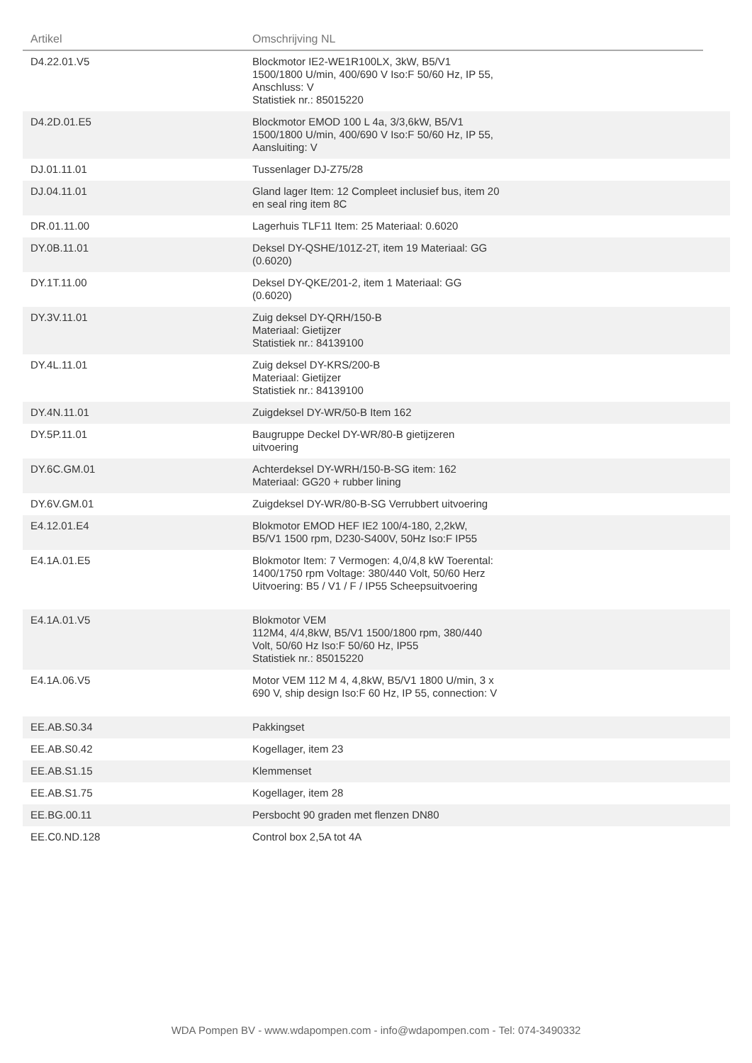| Artikel | Omschrijving NL | |
| --- | --- | --- |
| D4.22.01.V5 | Blockmotor IE2-WE1R100LX, 3kW, B5/V1 1500/1800 U/min, 400/690 V Iso:F 50/60 Hz, IP 55, Anschluss: V Statistiek nr.: 85015220 | |
| D4.2D.01.E5 | Blockmotor EMOD 100 L 4a, 3/3,6kW, B5/V1 1500/1800 U/min, 400/690 V Iso:F 50/60 Hz, IP 55, Aansluiting: V | |
| DJ.01.11.01 | Tussenlager DJ-Z75/28 | |
| DJ.04.11.01 | Gland lager Item: 12 Compleet inclusief bus, item 20 en seal ring item 8C | |
| DR.01.11.00 | Lagerhuis TLF11 Item: 25 Materiaal: 0.6020 | |
| DY.0B.11.01 | Deksel DY-QSHE/101Z-2T, item 19 Materiaal: GG (0.6020) | |
| DY.1T.11.00 | Deksel DY-QKE/201-2, item 1 Materiaal: GG (0.6020) | |
| DY.3V.11.01 | Zuig deksel DY-QRH/150-B Materiaal: Gietijzer Statistiek nr.: 84139100 | |
| DY.4L.11.01 | Zuig deksel DY-KRS/200-B Materiaal: Gietijzer Statistiek nr.: 84139100 | |
| DY.4N.11.01 | Zuigdeksel DY-WR/50-B Item 162 | |
| DY.5P.11.01 | Baugruppe Deckel DY-WR/80-B gietijzeren uitvoering | |
| DY.6C.GM.01 | Achterdeksel DY-WRH/150-B-SG item: 162 Materiaal: GG20 + rubber lining | |
| DY.6V.GM.01 | Zuigdeksel DY-WR/80-B-SG Verrubbert uitvoering | |
| E4.12.01.E4 | Blokmotor EMOD HEF IE2 100/4-180, 2,2kW, B5/V1 1500 rpm, D230-S400V, 50Hz Iso:F IP55 | |
| E4.1A.01.E5 | Blokmotor Item: 7 Vermogen: 4,0/4,8 kW Toerental: 1400/1750 rpm Voltage: 380/440 Volt, 50/60 Herz Uitvoering: B5 / V1 / F / IP55 Scheepsuitvoering | |
| E4.1A.01.V5 | Blokmotor VEM 112M4, 4/4,8kW, B5/V1 1500/1800 rpm, 380/440 Volt, 50/60 Hz Iso:F 50/60 Hz, IP55 Statistiek nr.: 85015220 | |
| E4.1A.06.V5 | Motor VEM 112 M 4, 4,8kW, B5/V1 1800 U/min, 3 x 690 V, ship design Iso:F 60 Hz, IP 55, connection: V | |
| EE.AB.S0.34 | Pakkingset | |
| EE.AB.S0.42 | Kogellager, item 23 | |
| EE.AB.S1.15 | Klemmenset | |
| EE.AB.S1.75 | Kogellager, item 28 | |
| EE.BG.00.11 | Persbocht 90 graden met flenzen DN80 | |
| EE.C0.ND.128 | Control box 2,5A tot 4A | |
WDA Pompen BV - www.wdapompen.com - info@wdapompen.com - Tel: 074-3490332